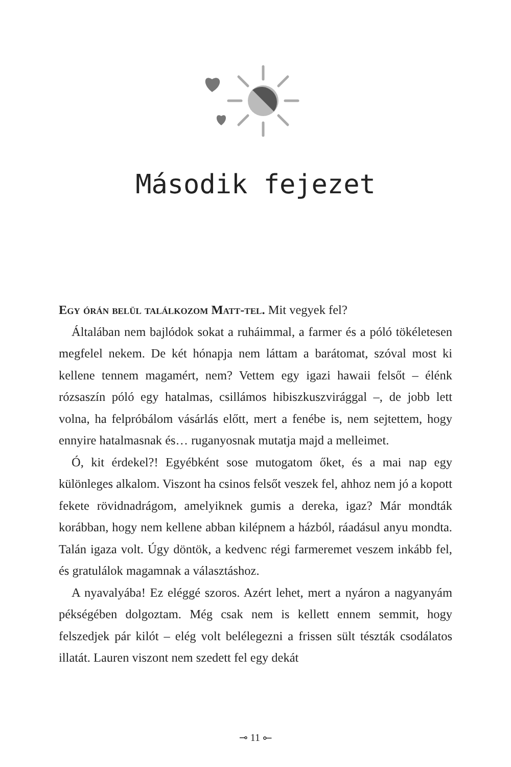Második fejezet
Egy órán belül találkozom Matt-tel. Mit vegyek fel?
Általában nem bajlódok sokat a ruháimmal, a farmer és a póló tökéletesen megfelel nekem. De két hónapja nem láttam a barátomat, szóval most ki kellene tennem magamért, nem? Vettem egy igazi hawaii felsőt – élénk rózsaszín póló egy hatalmas, csillámos hibiszkuszvirággal –, de jobb lett volna, ha felpróbálom vásárlás előtt, mert a fenébe is, nem sejtettem, hogy ennyire hatalmasnak és… ruganyosnak mutatja majd a melleimet.
Ó, kit érdekel?! Egyébként sose mutogatom őket, és a mai nap egy különleges alkalom. Viszont ha csinos felsőt veszek fel, ahhoz nem jó a kopott fekete rövidnadrágom, amelyiknek gumis a dereka, igaz? Már mondták korábban, hogy nem kellene abban kilépnem a házból, ráadásul anyu mondta. Talán igaza volt. Úgy döntök, a kedvenc régi farmeremet veszem inkább fel, és gratulálok magamnak a választáshoz.
A nyavalyába! Ez eléggé szoros. Azért lehet, mert a nyáron a nagyanyám pékségében dolgoztam. Még csak nem is kellett ennem semmit, hogy felszedjek pár kilót – elég volt belélegezni a frissen sült tészták csodálatos illatát. Lauren viszont nem szedett fel egy dekát
⊸ 11 ⟜